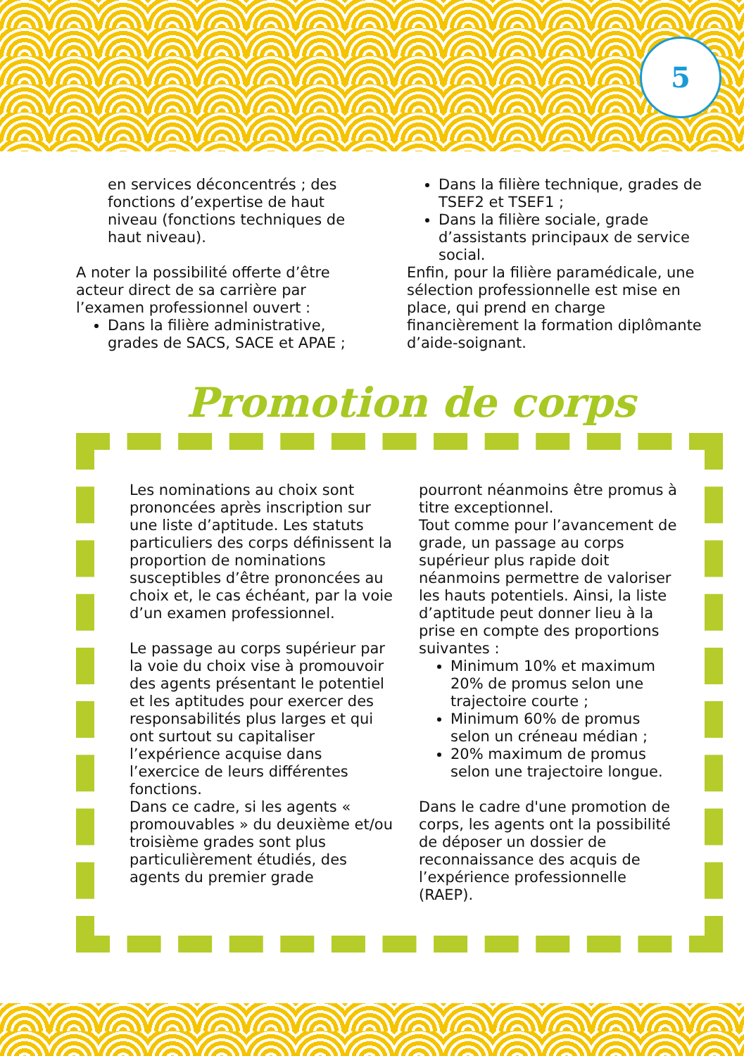5
en services déconcentrés ; des fonctions d’expertise de haut niveau (fonctions techniques de haut niveau).
A noter la possibilité offerte d’être acteur direct de sa carrière par l’examen professionnel ouvert :
Dans la filière administrative, grades de SACS, SACE et APAE ;
Dans la filière technique, grades de TSEF2 et TSEF1 ;
Dans la filière sociale, grade d’assistants principaux de service social.
Enfin, pour la filière paramédicale, une sélection professionnelle est mise en place, qui prend en charge financièrement la formation diplômante d’aide-soignant.
Promotion de corps
Les nominations au choix sont prononcées après inscription sur une liste d’aptitude. Les statuts particuliers des corps définissent la proportion de nominations susceptibles d’être prononcées au choix et, le cas échéant, par la voie d’un examen professionnel.
Le passage au corps supérieur par la voie du choix vise à promouvoir des agents présentant le potentiel et les aptitudes pour exercer des responsabilités plus larges et qui ont surtout su capitaliser l’expérience acquise dans l’exercice de leurs différentes fonctions.
Dans ce cadre, si les agents « promouvables » du deuxième et/ou troisième grades sont plus particulièrement étudiés, des agents du premier grade
pourront néanmoins être promus à titre exceptionnel.
Tout comme pour l’avancement de grade, un passage au corps supérieur plus rapide doit néanmoins permettre de valoriser les hauts potentiels. Ainsi, la liste d’aptitude peut donner lieu à la prise en compte des proportions suivantes :
Minimum 10% et maximum 20% de promus selon une trajectoire courte ;
Minimum 60% de promus selon un créneau médian ;
20% maximum de promus selon une trajectoire longue.
Dans le cadre d'une promotion de corps, les agents ont la possibilité de déposer un dossier de reconnaissance des acquis de l’expérience professionnelle (RAEP).